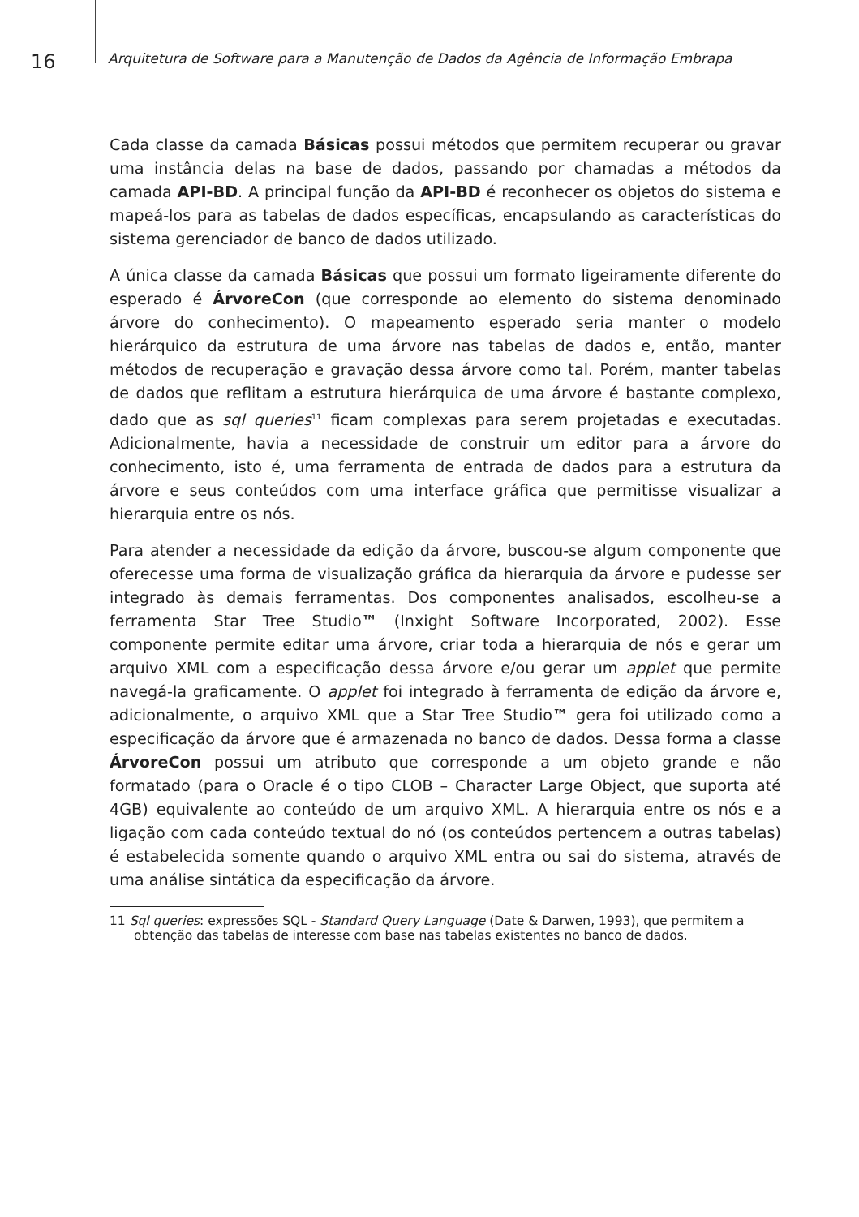16
Arquitetura de Software para a Manutenção de Dados da Agência de Informação Embrapa
Cada classe da camada Básicas possui métodos que permitem recuperar ou gravar uma instância delas na base de dados, passando por chamadas a métodos da camada API-BD. A principal função da API-BD é reconhecer os objetos do sistema e mapeá-los para as tabelas de dados específicas, encapsulando as características do sistema gerenciador de banco de dados utilizado.
A única classe da camada Básicas que possui um formato ligeiramente diferente do esperado é ÁrvoreCon (que corresponde ao elemento do sistema denominado árvore do conhecimento). O mapeamento esperado seria manter o modelo hierárquico da estrutura de uma árvore nas tabelas de dados e, então, manter métodos de recuperação e gravação dessa árvore como tal. Porém, manter tabelas de dados que reflitam a estrutura hierárquica de uma árvore é bastante complexo, dado que as sql queries<sup>11</sup> ficam complexas para serem projetadas e executadas. Adicionalmente, havia a necessidade de construir um editor para a árvore do conhecimento, isto é, uma ferramenta de entrada de dados para a estrutura da árvore e seus conteúdos com uma interface gráfica que permitisse visualizar a hierarquia entre os nós.
Para atender a necessidade da edição da árvore, buscou-se algum componente que oferecesse uma forma de visualização gráfica da hierarquia da árvore e pudesse ser integrado às demais ferramentas. Dos componentes analisados, escolheu-se a ferramenta Star Tree Studio™ (Inxight Software Incorporated, 2002). Esse componente permite editar uma árvore, criar toda a hierarquia de nós e gerar um arquivo XML com a especificação dessa árvore e/ou gerar um applet que permite navegá-la graficamente. O applet foi integrado à ferramenta de edição da árvore e, adicionalmente, o arquivo XML que a Star Tree Studio™ gera foi utilizado como a especificação da árvore que é armazenada no banco de dados. Dessa forma a classe ÁrvoreCon possui um atributo que corresponde a um objeto grande e não formatado (para o Oracle é o tipo CLOB – Character Large Object, que suporta até 4GB) equivalente ao conteúdo de um arquivo XML. A hierarquia entre os nós e a ligação com cada conteúdo textual do nó (os conteúdos pertencem a outras tabelas) é estabelecida somente quando o arquivo XML entra ou sai do sistema, através de uma análise sintática da especificação da árvore.
11 Sql queries: expressões SQL - Standard Query Language (Date & Darwen, 1993), que permitem a obtenção das tabelas de interesse com base nas tabelas existentes no banco de dados.